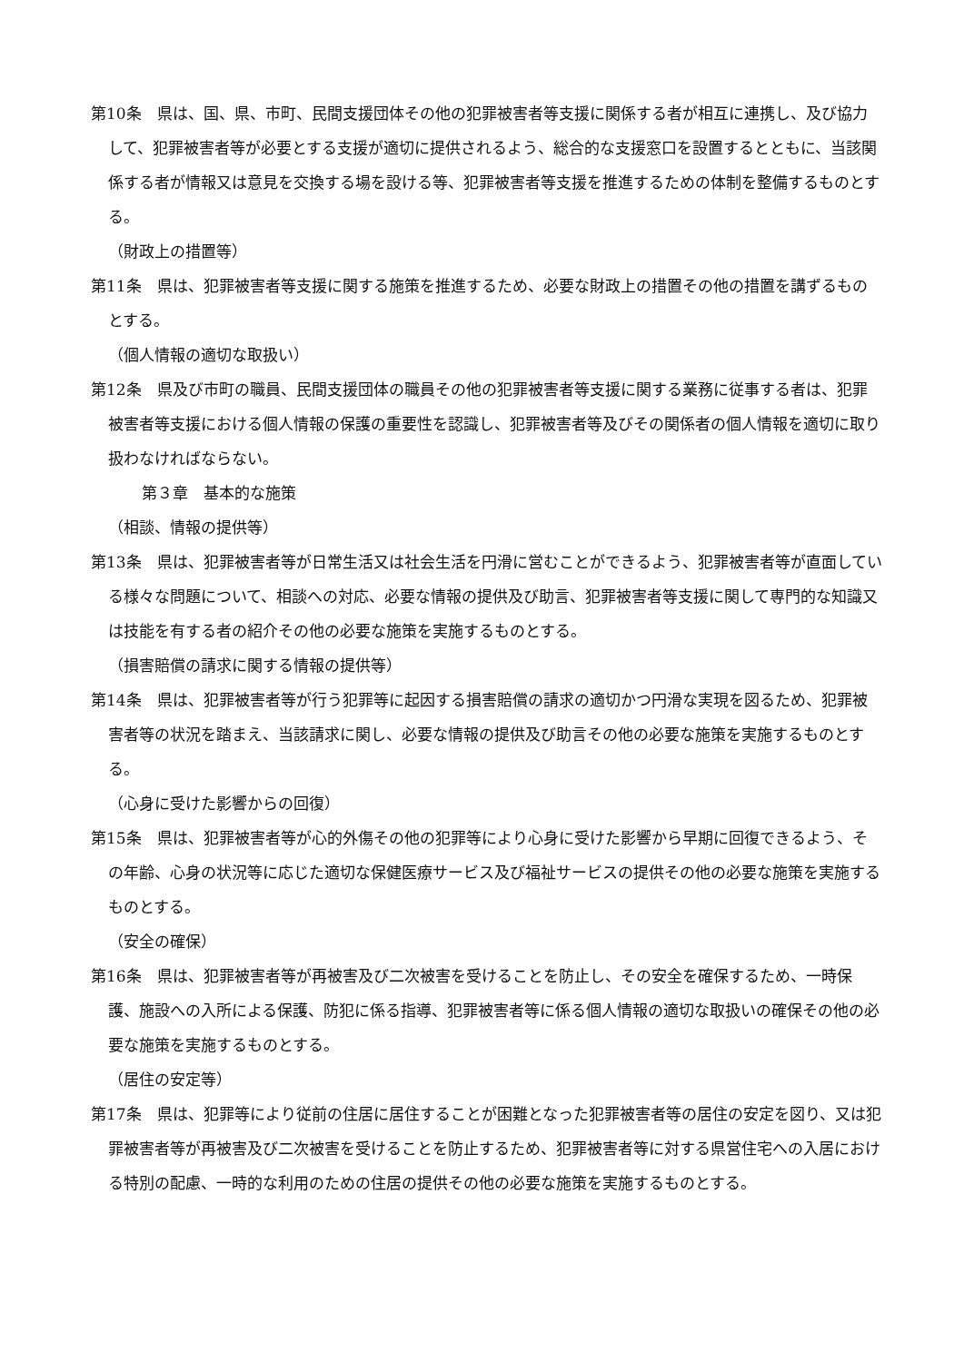第10条　県は、国、県、市町、民間支援団体その他の犯罪被害者等支援に関係する者が相互に連携し、及び協力して、犯罪被害者等が必要とする支援が適切に提供されるよう、総合的な支援窓口を設置するとともに、当該関係する者が情報又は意見を交換する場を設ける等、犯罪被害者等支援を推進するための体制を整備するものとする。
（財政上の措置等）
第11条　県は、犯罪被害者等支援に関する施策を推進するため、必要な財政上の措置その他の措置を講ずるものとする。
（個人情報の適切な取扱い）
第12条　県及び市町の職員、民間支援団体の職員その他の犯罪被害者等支援に関する業務に従事する者は、犯罪被害者等支援における個人情報の保護の重要性を認識し、犯罪被害者等及びその関係者の個人情報を適切に取り扱わなければならない。
第３章　基本的な施策
（相談、情報の提供等）
第13条　県は、犯罪被害者等が日常生活又は社会生活を円滑に営むことができるよう、犯罪被害者等が直面している様々な問題について、相談への対応、必要な情報の提供及び助言、犯罪被害者等支援に関して専門的な知識又は技能を有する者の紹介その他の必要な施策を実施するものとする。
（損害賠償の請求に関する情報の提供等）
第14条　県は、犯罪被害者等が行う犯罪等に起因する損害賠償の請求の適切かつ円滑な実現を図るため、犯罪被害者等の状況を踏まえ、当該請求に関し、必要な情報の提供及び助言その他の必要な施策を実施するものとする。
（心身に受けた影響からの回復）
第15条　県は、犯罪被害者等が心的外傷その他の犯罪等により心身に受けた影響から早期に回復できるよう、その年齢、心身の状況等に応じた適切な保健医療サービス及び福祉サービスの提供その他の必要な施策を実施するものとする。
（安全の確保）
第16条　県は、犯罪被害者等が再被害及び二次被害を受けることを防止し、その安全を確保するため、一時保護、施設への入所による保護、防犯に係る指導、犯罪被害者等に係る個人情報の適切な取扱いの確保その他の必要な施策を実施するものとする。
（居住の安定等）
第17条　県は、犯罪等により従前の住居に居住することが困難となった犯罪被害者等の居住の安定を図り、又は犯罪被害者等が再被害及び二次被害を受けることを防止するため、犯罪被害者等に対する県営住宅への入居における特別の配慮、一時的な利用のための住居の提供その他の必要な施策を実施するものとする。